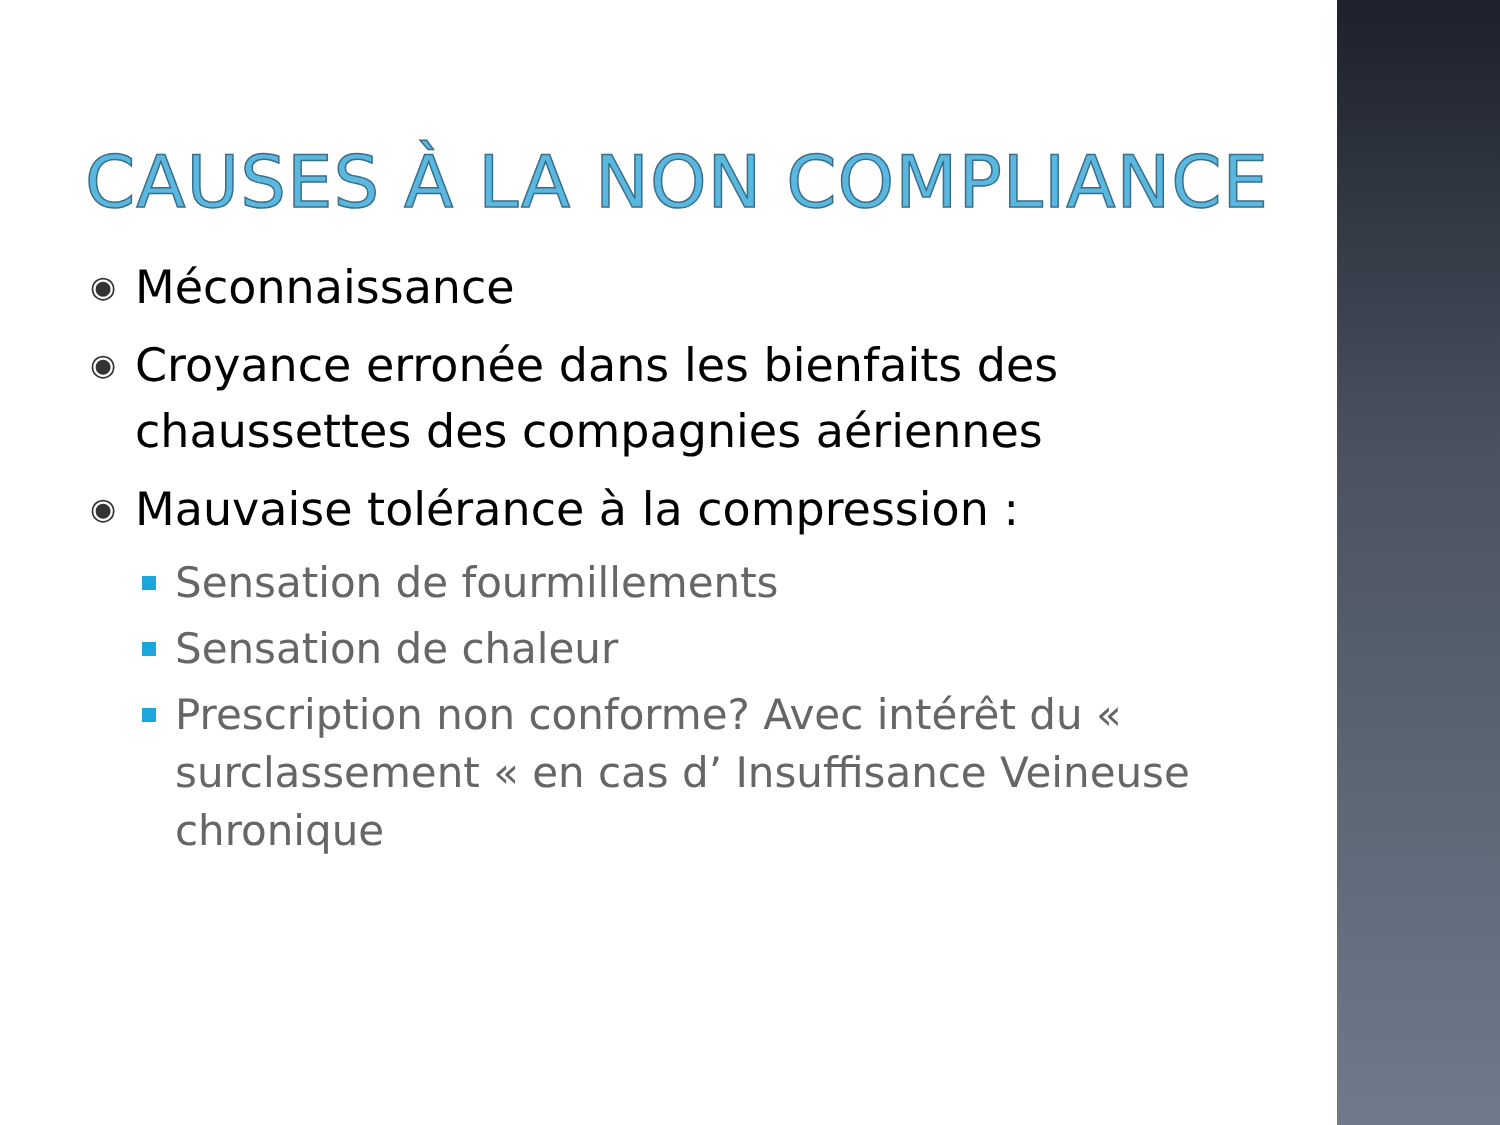CAUSES À LA NON COMPLIANCE
◉ Méconnaissance
◉ Croyance erronée dans les bienfaits des chaussettes des compagnies aériennes
◉ Mauvaise tolérance à la compression :
Sensation de fourmillements
Sensation de chaleur
Prescription non conforme? Avec intérêt du « surclassement « en cas d’ Insuffisance Veineuse chronique